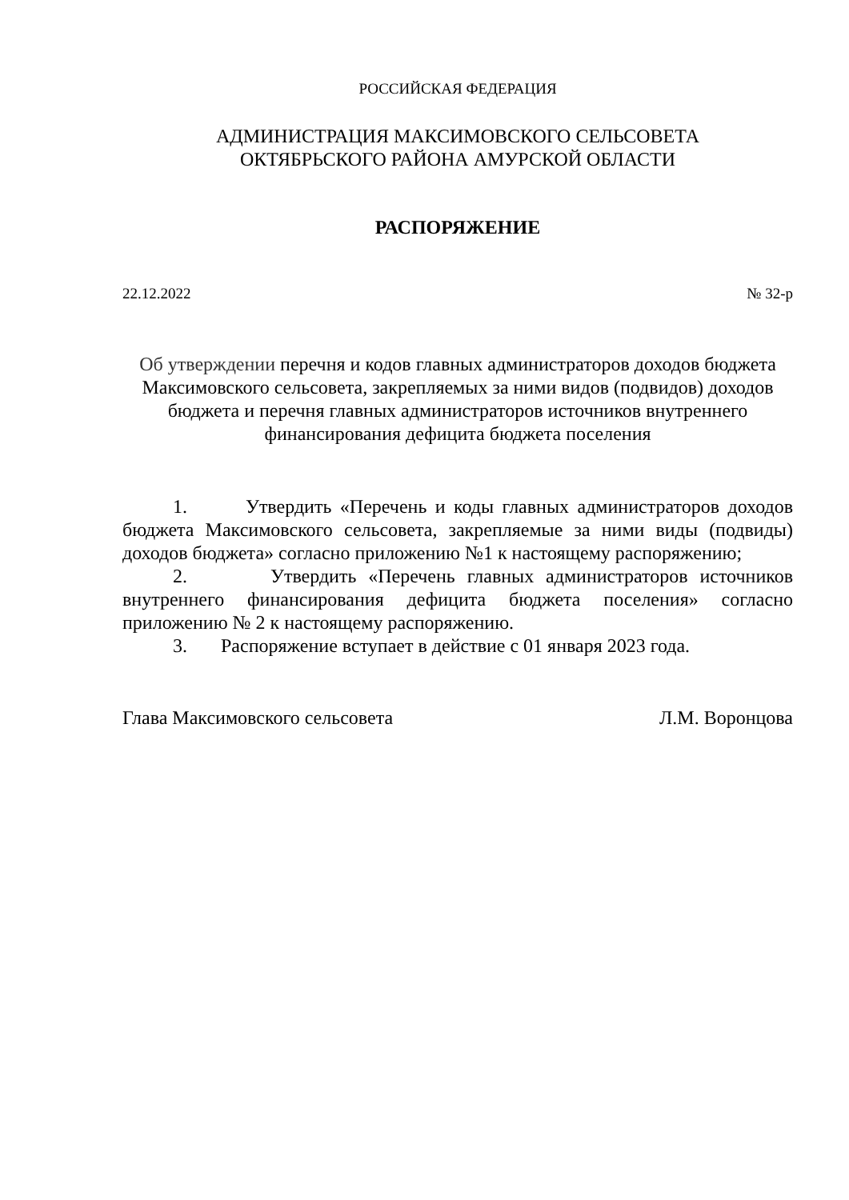РОССИЙСКАЯ ФЕДЕРАЦИЯ
АДМИНИСТРАЦИЯ МАКСИМОВСКОГО СЕЛЬСОВЕТА
ОКТЯБРЬСКОГО РАЙОНА АМУРСКОЙ ОБЛАСТИ
РАСПОРЯЖЕНИЕ
22.12.2022 № 32-р
Об утверждении перечня и кодов главных администраторов доходов бюджета Максимовского сельсовета, закрепляемых за ними видов (подвидов) доходов бюджета и перечня главных администраторов источников внутреннего финансирования дефицита бюджета поселения
1. Утвердить «Перечень и коды главных администраторов доходов бюджета Максимовского сельсовета, закрепляемые за ними виды (подвиды) доходов бюджета» согласно приложению №1 к настоящему распоряжению;
2. Утвердить «Перечень главных администраторов источников внутреннего финансирования дефицита бюджета поселения» согласно приложению № 2 к настоящему распоряжению.
3. Распоряжение вступает в действие с 01 января 2023 года.
Глава Максимовского сельсовета Л.М. Воронцова